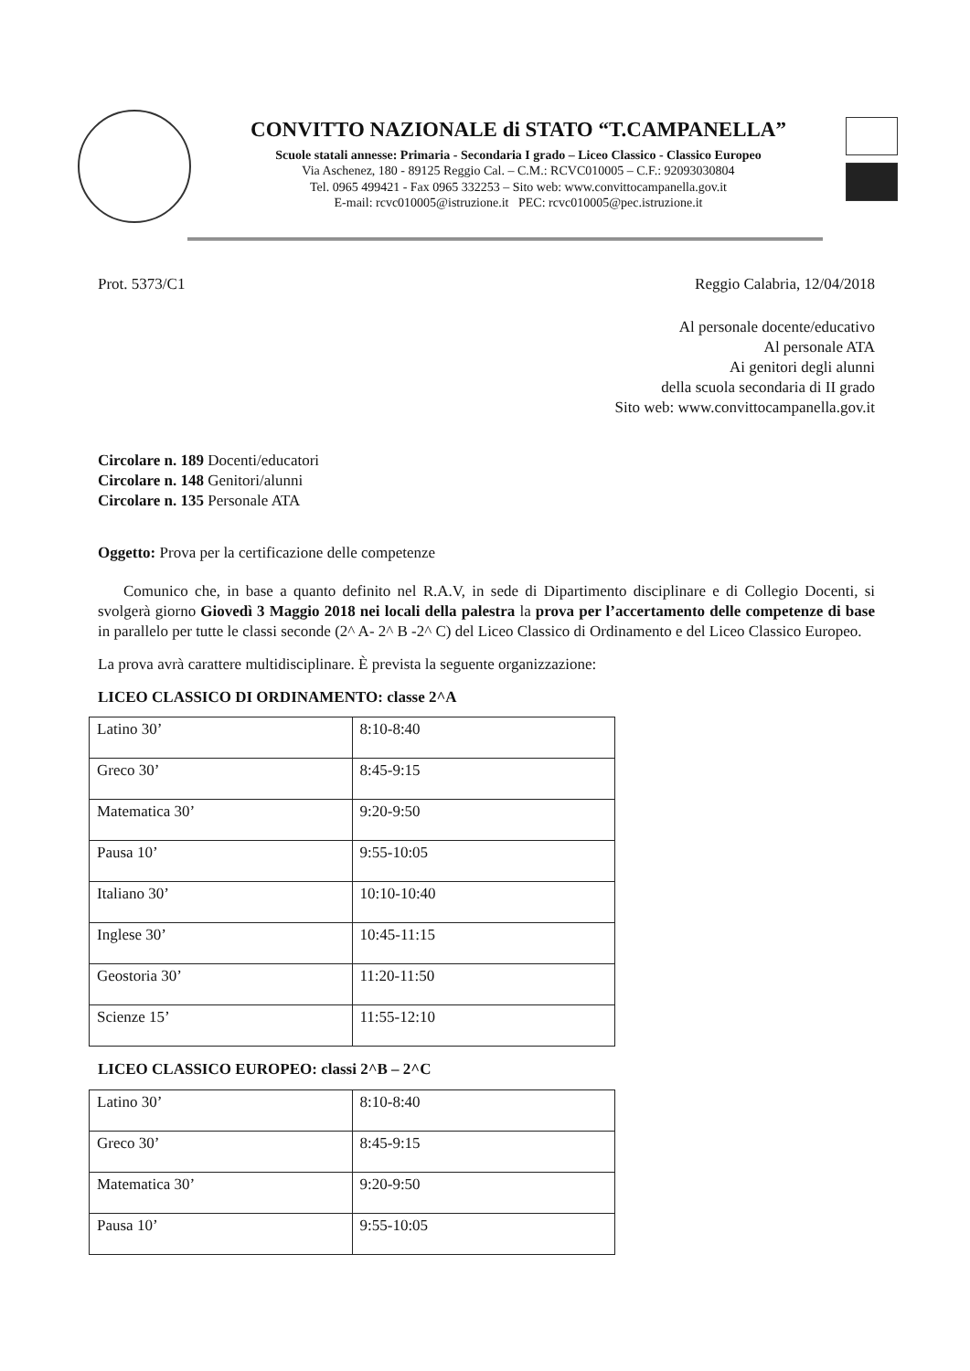CONVITTO NAZIONALE di STATO “T.CAMPANELLA”
Scuole statali annesse: Primaria - Secondaria I grado – Liceo Classico - Classico Europeo
Via Aschenez, 180 - 89125 Reggio Cal. – C.M.: RCVC010005 – C.F.: 92093030804
Tel. 0965 499421 - Fax 0965 332253 – Sito web: www.convittocampanella.gov.it
E-mail: rcvc010005@istruzione.it PEC: rcvc010005@pec.istruzione.it
Prot. 5373/C1 Reggio Calabria, 12/04/2018
Al personale docente/educativo
Al personale ATA
Ai genitori degli alunni
della scuola secondaria di II grado
Sito web: www.convittocampanella.gov.it
Circolare n. 189 Docenti/educatori
Circolare n. 148 Genitori/alunni
Circolare n. 135 Personale ATA
Oggetto: Prova per la certificazione delle competenze
Comunico che, in base a quanto definito nel R.A.V, in sede di Dipartimento disciplinare e di Collegio Docenti, si svolgerà giorno Giovedì 3 Maggio 2018 nei locali della palestra la prova per l’accertamento delle competenze di base in parallelo per tutte le classi seconde (2^ A- 2^ B -2^ C) del Liceo Classico di Ordinamento e del Liceo Classico Europeo.
La prova avrà carattere multidisciplinare. È prevista la seguente organizzazione:
LICEO CLASSICO DI ORDINAMENTO: classe 2^A
| Latino 30’ | 8:10-8:40 |
| Greco 30’ | 8:45-9:15 |
| Matematica 30’ | 9:20-9:50 |
| Pausa 10’ | 9:55-10:05 |
| Italiano 30’ | 10:10-10:40 |
| Inglese 30’ | 10:45-11:15 |
| Geostoria 30’ | 11:20-11:50 |
| Scienze 15’ | 11:55-12:10 |
LICEO CLASSICO EUROPEO: classi 2^B – 2^C
| Latino 30’ | 8:10-8:40 |
| Greco 30’ | 8:45-9:15 |
| Matematica 30’ | 9:20-9:50 |
| Pausa 10’ | 9:55-10:05 |